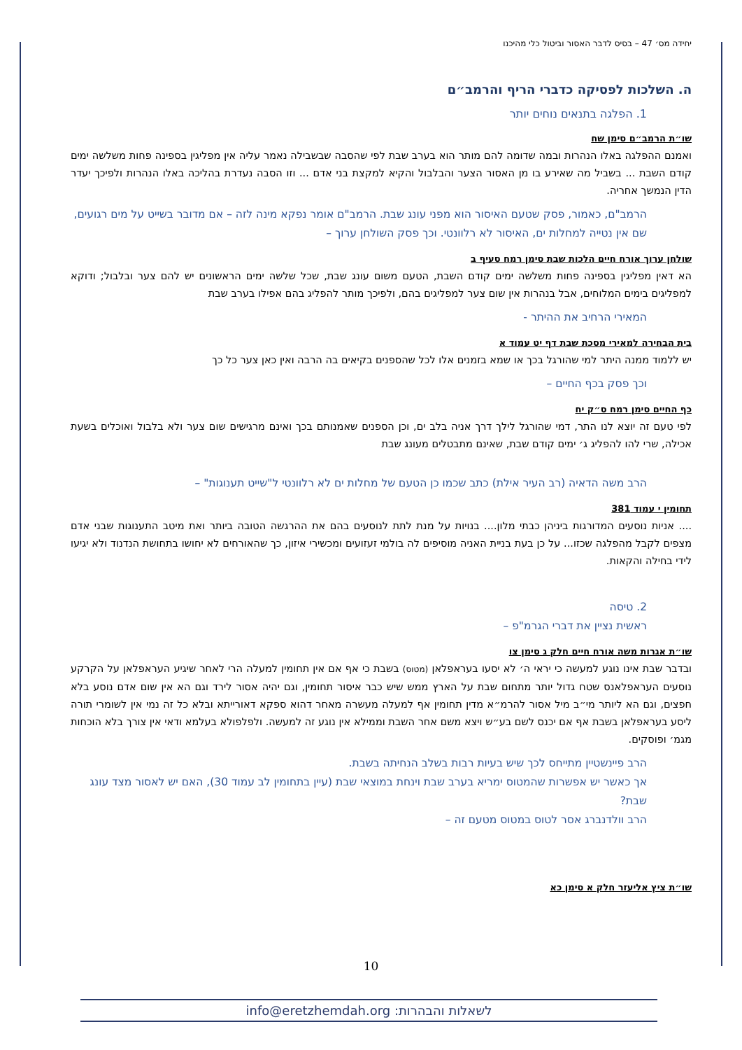יחידה מס׳ 47 – בסיס לדבר האסור וביטול כלי מהיכנו
ה. השלכות לפסיקה כדברי הריף והרמב״ם
1. הפלגה בתנאים נוחים יותר
שו״ת הרמב״ם סימן שח
ואמנם ההפלגה באלו הנהרות ובמה שדומה להם מותר הוא בערב שבת לפי שהסבה שבשבילה נאמר עליה אין מפליגין בספינה פחות משלשה ימים קודם השבת ... בשביל מה שאירע בו מן האסור הצער והבלבול והקיא למקצת בני אדם ... וזו הסבה נעדרת בהליכה באלו הנהרות ולפיכך יעדר הדין הנמשך אחריה.
הרמב"ם, כאמור, פסק שטעם האיסור הוא מפני עונג שבת. הרמב"ם אומר נפקא מינה לזה – אם מדובר בשייט על מים רגועים, שם אין נטייה למחלות ים, האיסור לא רלוונטי. וכך פסק השולחן ערוך –
שולחן ערוך אורח חיים הלכות שבת סימן רמח סעיף ב
הא דאין מפליגין בספינה פחות משלשה ימים קודם השבת, הטעם משום עונג שבת, שכל שלשה ימים הראשונים יש להם צער ובלבול; ודוקא למפליגים בימים המלוחים, אבל בנהרות אין שום צער למפליגים בהם, ולפיכך מותר להפליג בהם אפילו בערב שבת
המאירי הרחיב את ההיתר -
בית הבחירה למאירי מסכת שבת דף יט עמוד א
יש ללמוד ממנה היתר למי שהורגל בכך או שמא בזמנים אלו לכל שהספנים בקיאים בה הרבה ואין כאן צער כל כך
וכך פסק בכף החיים –
כף החיים סימן רמח ס״ק יח
לפי טעם זה יוצא לנו התר, דמי שהורגל לילך דרך אניה בלב ים, וכן הספנים שאמנותם בכך ואינם מרגישים שום צער ולא בלבול ואוכלים בשעת אכילה, שרי להו להפליג ג׳ ימים קודם שבת, שאינם מתבטלים מעונג שבת
הרב משה הדאיה (רב העיר אילת) כתב שכמו כן הטעם של מחלות ים לא רלוונטי ל"שייט תענוגות" –
תחומין י עמוד 381
.... אניות נוסעים המדורגות ביניהן כבתי מלון.... בנויות על מנת לתת לנוסעים בהם את ההרגשה הטובה ביותר ואת מיטב התענוגות שבני אדם מצפים לקבל מהפלגה שכזו... על כן בעת בניית האניה מוסיפים לה בולמי זעזועים ומכשירי איזון, כך שהאורחים לא יחושו בתחושת הנדנוד ולא יגיעו לידי בחילה והקאות.
2. טיסה
ראשית נציין את דברי הגרמ"פ –
שו״ת אגרות משה אורח חיים חלק ג סימן צו
ובדבר שבת אינו נוגע למעשה כי יראי ה׳ לא יסעו בעראפלאן (מטוס) בשבת כי אף אם אין תחומין למעלה הרי לאחר שיגיע העראפלאן על הקרקע נוסעים העראפלאנס שטח גדול יותר מתחום שבת על הארץ ממש שיש כבר איסור תחומין, וגם יהיה אסור לירד וגם הא אין שום אדם נוסע בלא חפצים, וגם הא ליותר מי״ב מיל אסור להרמ״א מדין תחומין אף למעלה מעשרה מאחר דהוא ספקא דאורייתא ובלא כל זה נמי אין לשומרי תורה ליסע בעראפלאן בשבת אף אם יכנס לשם בע״ש ויצא משם אחר השבת וממילא אין נוגע זה למעשה. ולפלפולא בעלמא ודאי אין צורך בלא הוכחות מגמ׳ ופוסקים.
הרב פיינשטיין מתייחס לכך שיש בעיות רבות בשלב הנחיתה בשבת.
אך כאשר יש אפשרות שהמטוס ימריא בערב שבת וינחת במוצאי שבת (עיין בתחומין לב עמוד 30), האם יש לאסור מצד עונג שבת?
הרב וולדנברג אסר לטוס במטוס מטעם זה –
שו״ת ציץ אליעזר חלק א סימן כא
10
לשאלות והבהרות: info@eretzhemdah.org